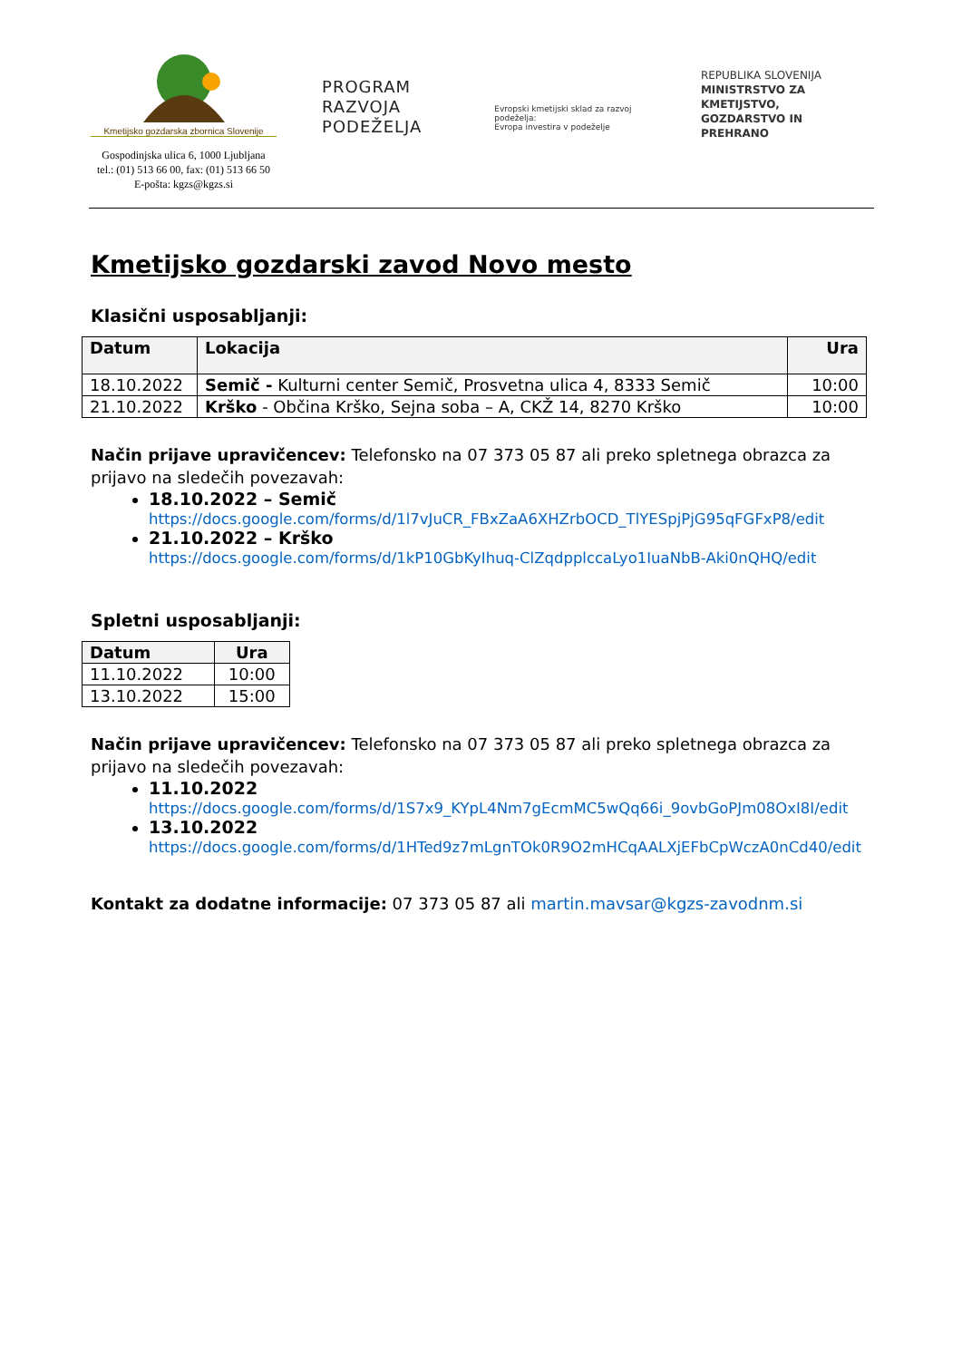Kmetijsko gozdarska zbornica Slovenije
Gospodinjska ulica 6, 1000 Ljubljana
tel.: (01) 513 66 00, fax: (01) 513 66 50
E-pošta: kgzs@kgzs.si
PROGRAM
RAZVOJA
PODEŽELJA
Evropski kmetijski sklad za razvoj podeželja:
Evropa investira v podeželje
REPUBLIKA SLOVENIJA
MINISTRSTVO ZA KMETIJSTVO,
GOZDARSTVO IN PREHRANO
Kmetijsko gozdarski zavod Novo mesto
Klasični usposabljanji:
| Datum | Lokacija | Ura |
| --- | --- | --- |
| 18.10.2022 | Semič - Kulturni center Semič, Prosvetna ulica 4, 8333 Semič | 10:00 |
| 21.10.2022 | Krško - Občina Krško, Sejna soba – A, CKŽ 14, 8270 Krško | 10:00 |
Način prijave upravičencev: Telefonsko na 07 373 05 87 ali preko spletnega obrazca za prijavo na sledečih povezavah:
18.10.2022 – Semič
https://docs.google.com/forms/d/1l7vJuCR_FBxZaA6XHZrbOCD_TlYESpjPjG95qFGFxP8/edit
21.10.2022 – Krško
https://docs.google.com/forms/d/1kP10GbKyIhuq-ClZqdpplccaLyo1IuaNbB-Aki0nQHQ/edit
Spletni usposabljanji:
| Datum | Ura |
| --- | --- |
| 11.10.2022 | 10:00 |
| 13.10.2022 | 15:00 |
Način prijave upravičencev: Telefonsko na 07 373 05 87 ali preko spletnega obrazca za prijavo na sledečih povezavah:
11.10.2022
https://docs.google.com/forms/d/1S7x9_KYpL4Nm7gEcmMC5wQq66i_9ovbGoPJm08OxI8I/edit
13.10.2022
https://docs.google.com/forms/d/1HTed9z7mLgnTOk0R9O2mHCqAALXjEFbCpWczA0nCd40/edit
Kontakt za dodatne informacije: 07 373 05 87 ali martin.mavsar@kgzs-zavodnm.si